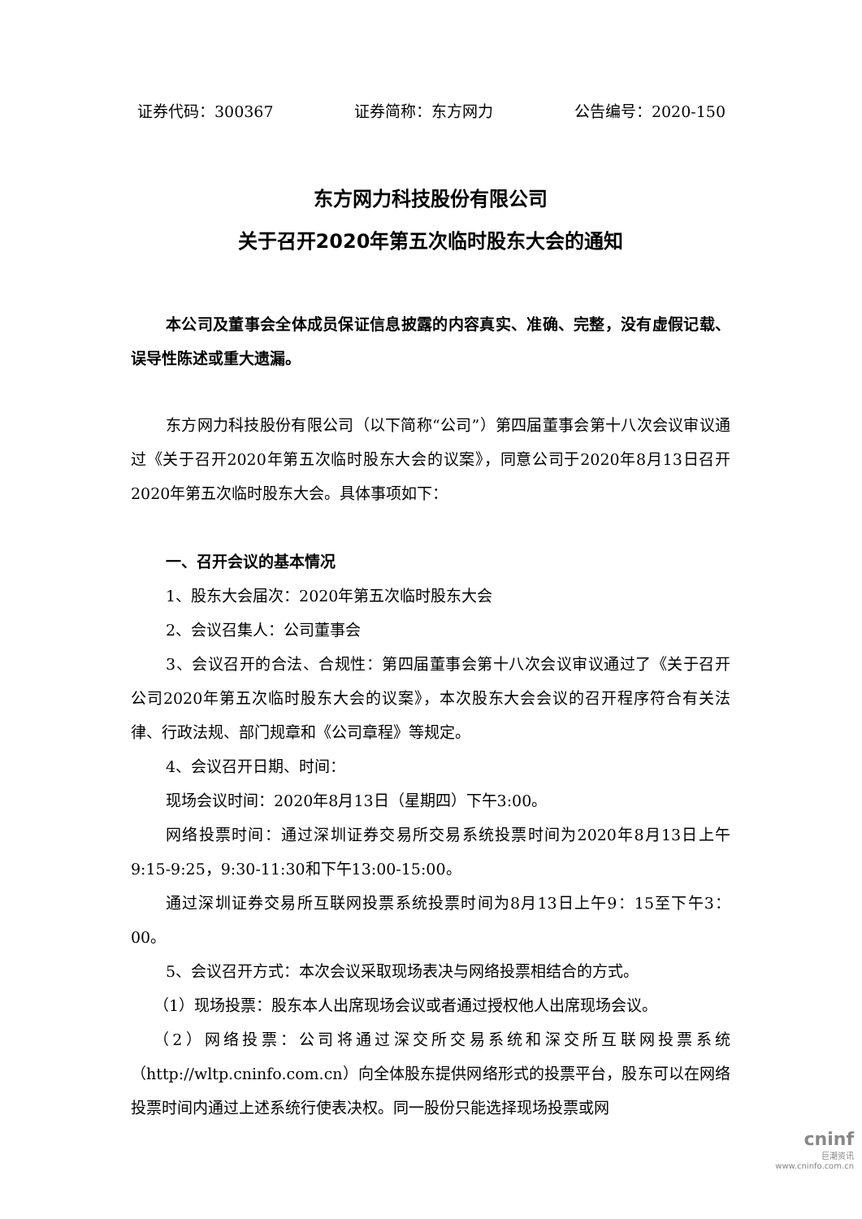证券代码：300367 证券简称：东方网力 公告编号：2020-150
东方网力科技股份有限公司
关于召开2020年第五次临时股东大会的通知
本公司及董事会全体成员保证信息披露的内容真实、准确、完整，没有虚假记载、误导性陈述或重大遗漏。
东方网力科技股份有限公司（以下简称“公司”）第四届董事会第十八次会议审议通过《关于召开2020年第五次临时股东大会的议案》，同意公司于2020年8月13日召开2020年第五次临时股东大会。具体事项如下：
一、召开会议的基本情况
1、股东大会届次：2020年第五次临时股东大会
2、会议召集人：公司董事会
3、会议召开的合法、合规性：第四届董事会第十八次会议审议通过了《关于召开公司2020年第五次临时股东大会的议案》，本次股东大会会议的召开程序符合有关法律、行政法规、部门规章和《公司章程》等规定。
4、会议召开日期、时间：
现场会议时间：2020年8月13日（星期四）下午3:00。
网络投票时间：通过深圳证券交易所交易系统投票时间为2020年8月13日上午9:15-9:25，9:30-11:30和下午13:00-15:00。
通过深圳证券交易所互联网投票系统投票时间为8月13日上午9：15至下午3：00。
5、会议召开方式：本次会议采取现场表决与网络投票相结合的方式。
（1）现场投票：股东本人出席现场会议或者通过授权他人出席现场会议。
（2）网络投票：公司将通过深交所交易系统和深交所互联网投票系统（http://wltp.cninfo.com.cn）向全体股东提供网络形式的投票平台，股东可以在网络投票时间内通过上述系统行使表决权。同一股份只能选择现场投票或网
cninf
巨潮资讯
www.cninfo.com.cn